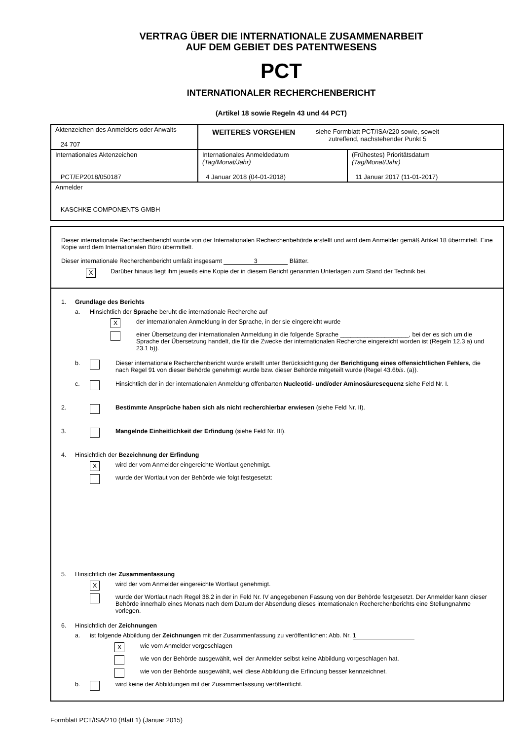VERTRAG ÜBER DIE INTERNATIONALE ZUSAMMENARBEIT
AUF DEM GEBIET DES PATENTWESENS
PCT
INTERNATIONALER RECHERCHENBERICHT
(Artikel 18 sowie Regeln 43 und 44 PCT)
| Aktenzeichen des Anmelders oder Anwalts 24 707 | WEITERES VORGEHEN siehe Formblatt PCT/ISA/220 sowie, soweit zutreffend, nachstehender Punkt 5 | |
| Internationales Aktenzeichen PCT/EP2018/050187 | Internationales Anmeldedatum (Tag/Monat/Jahr) 4 Januar 2018 (04-01-2018) | (Frühestes) Prioritätsdatum (Tag/Monat/Jahr) 11 Januar 2017 (11-01-2017) |
| Anmelder KASCHKE COMPONENTS GMBH | | |
Dieser internationale Recherchenbericht wurde von der Internationalen Recherchenbehörde erstellt und wird dem Anmelder gemäß Artikel 18 übermittelt. Eine Kopie wird dem Internationalen Büro übermittelt.
Dieser internationale Recherchenbericht umfaßt insgesamt 3 Blätter.
X
Darüber hinaus liegt ihm jeweils eine Kopie der in diesem Bericht genannten Unterlagen zum Stand der Technik bei.
1. Grundlage des Berichts
a. Hinsichtlich der Sprache beruht die internationale Recherche auf
X
der internationalen Anmeldung in der Sprache, in der sie eingereicht wurde
einer Übersetzung der internationalen Anmeldung in die folgende Sprache ____________________, bei der es sich um die Sprache der Übersetzung handelt, die für die Zwecke der internationalen Recherche eingereicht worden ist (Regeln 12.3 a) und 23.1 b)).
b. Dieser internationale Recherchenbericht wurde erstellt unter Berücksichtigung der Berichtigung eines offensichtlichen Fehlers, die nach Regel 91 von dieser Behörde genehmigt wurde bzw. dieser Behörde mitgeteilt wurde (Regel 43.6bis. (a)).
c. Hinsichtlich der in der internationalen Anmeldung offenbarten Nucleotid- und/oder Aminosäuresequenz siehe Feld Nr. I.
2. Bestimmte Ansprüche haben sich als nicht recherchierbar erwiesen (siehe Feld Nr. II).
3. Mangelnde Einheitlichkeit der Erfindung (siehe Feld Nr. III).
4. Hinsichtlich der Bezeichnung der Erfindung
X
wird der vom Anmelder eingereichte Wortlaut genehmigt.
wurde der Wortlaut von der Behörde wie folgt festgesetzt:
5. Hinsichtlich der Zusammenfassung
X
wird der vom Anmelder eingereichte Wortlaut genehmigt.
wurde der Wortlaut nach Regel 38.2 in der in Feld Nr. IV angegebenen Fassung von der Behörde festgesetzt. Der Anmelder kann dieser Behörde innerhalb eines Monats nach dem Datum der Absendung dieses internationalen Recherchenberichts eine Stellungnahme vorlegen.
6. Hinsichtlich der Zeichnungen
a. ist folgende Abbildung der Zeichnungen mit der Zusammenfassung zu veröffentlichen: Abb. Nr. 1
X
wie vom Anmelder vorgeschlagen
wie von der Behörde ausgewählt, weil der Anmelder selbst keine Abbildung vorgeschlagen hat.
wie von der Behörde ausgewählt, weil diese Abbildung die Erfindung besser kennzeichnet.
b. wird keine der Abbildungen mit der Zusammenfassung veröffentlicht.
Formblatt PCT/ISA/210 (Blatt 1) (Januar 2015)